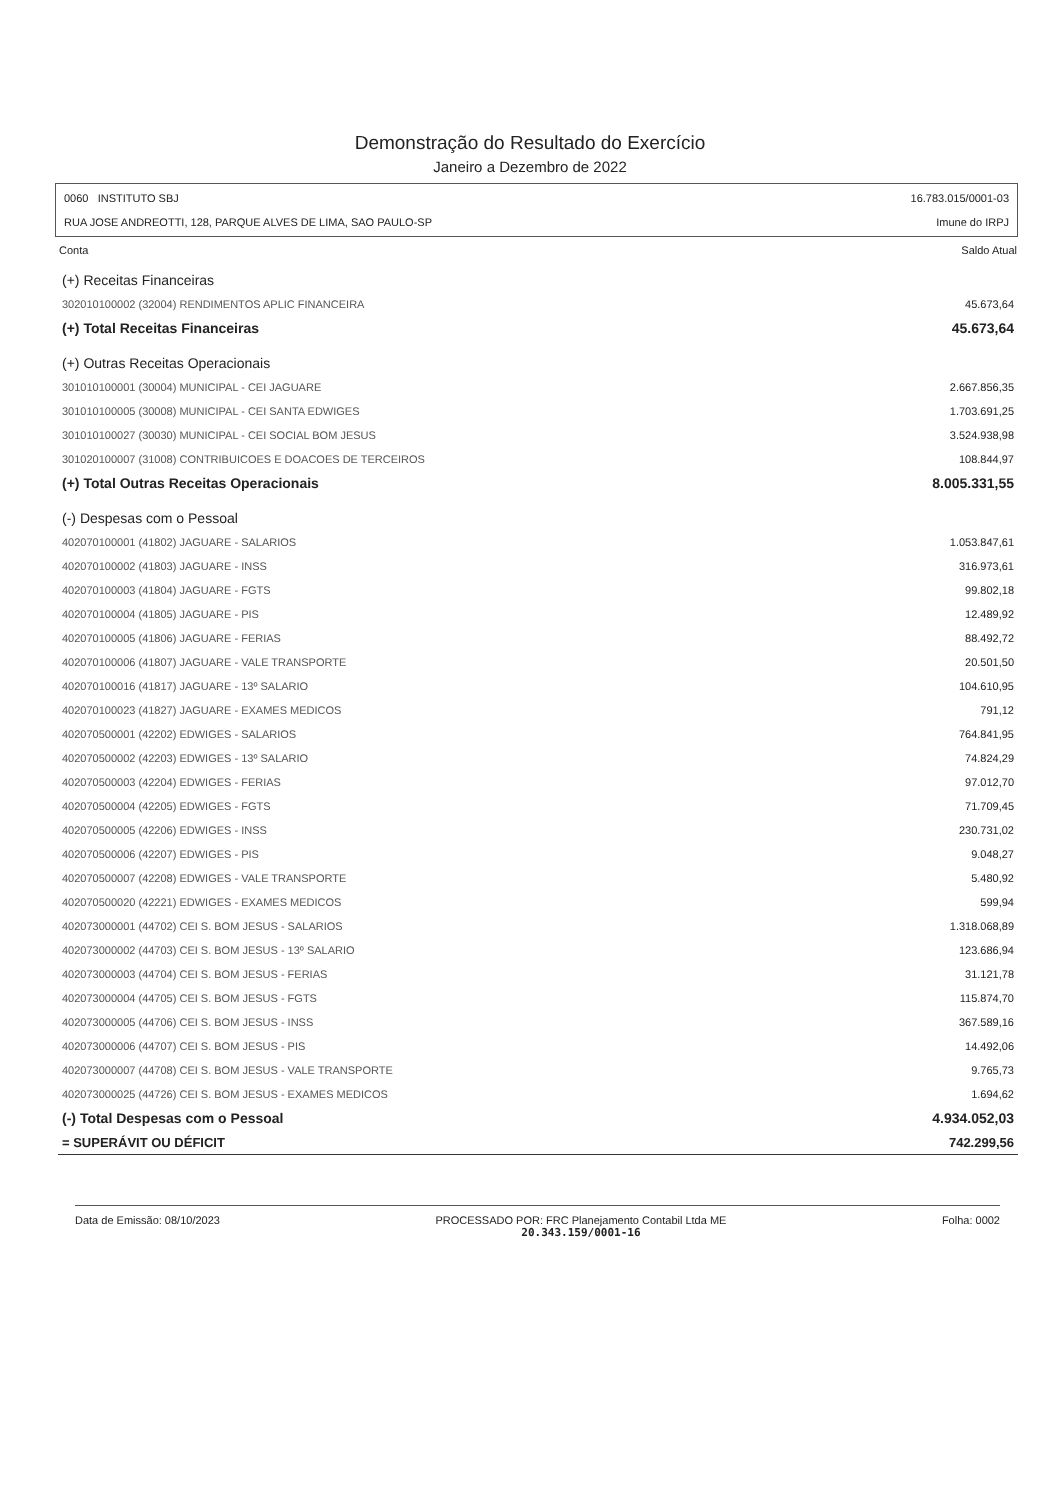Demonstração do Resultado do Exercício
Janeiro a Dezembro de 2022
0060 INSTITUTO SBJ
RUA JOSE ANDREOTTI, 128, PARQUE ALVES DE LIMA, SAO PAULO-SP
16.783.015/0001-03
Imune do IRPJ
| Conta | Saldo Atual |
| --- | --- |
| (+) Receitas Financeiras | |
| 302010100002 (32004) RENDIMENTOS APLIC FINANCEIRA | 45.673,64 |
| (+) Total Receitas Financeiras | 45.673,64 |
| (+) Outras Receitas Operacionais | |
| 301010100001 (30004) MUNICIPAL - CEI JAGUARE | 2.667.856,35 |
| 301010100005 (30008) MUNICIPAL - CEI SANTA EDWIGES | 1.703.691,25 |
| 301010100027 (30030) MUNICIPAL - CEI SOCIAL BOM JESUS | 3.524.938,98 |
| 301020100007 (31008) CONTRIBUICOES E DOACOES DE TERCEIROS | 108.844,97 |
| (+) Total Outras Receitas Operacionais | 8.005.331,55 |
| (-) Despesas com o Pessoal | |
| 402070100001 (41802) JAGUARE - SALARIOS | 1.053.847,61 |
| 402070100002 (41803) JAGUARE - INSS | 316.973,61 |
| 402070100003 (41804) JAGUARE - FGTS | 99.802,18 |
| 402070100004 (41805) JAGUARE - PIS | 12.489,92 |
| 402070100005 (41806) JAGUARE - FERIAS | 88.492,72 |
| 402070100006 (41807) JAGUARE - VALE TRANSPORTE | 20.501,50 |
| 402070100016 (41817) JAGUARE - 13º SALARIO | 104.610,95 |
| 402070100023 (41827) JAGUARE - EXAMES MEDICOS | 791,12 |
| 402070500001 (42202) EDWIGES - SALARIOS | 764.841,95 |
| 402070500002 (42203) EDWIGES - 13º SALARIO | 74.824,29 |
| 402070500003 (42204) EDWIGES - FERIAS | 97.012,70 |
| 402070500004 (42205) EDWIGES - FGTS | 71.709,45 |
| 402070500005 (42206) EDWIGES - INSS | 230.731,02 |
| 402070500006 (42207) EDWIGES - PIS | 9.048,27 |
| 402070500007 (42208) EDWIGES - VALE TRANSPORTE | 5.480,92 |
| 402070500020 (42221) EDWIGES - EXAMES MEDICOS | 599,94 |
| 402073000001 (44702) CEI S. BOM JESUS - SALARIOS | 1.318.068,89 |
| 402073000002 (44703) CEI S. BOM JESUS - 13º SALARIO | 123.686,94 |
| 402073000003 (44704) CEI S. BOM JESUS - FERIAS | 31.121,78 |
| 402073000004 (44705) CEI S. BOM JESUS - FGTS | 115.874,70 |
| 402073000005 (44706) CEI S. BOM JESUS - INSS | 367.589,16 |
| 402073000006 (44707) CEI S. BOM JESUS - PIS | 14.492,06 |
| 402073000007 (44708) CEI S. BOM JESUS - VALE TRANSPORTE | 9.765,73 |
| 402073000025 (44726) CEI S. BOM JESUS - EXAMES MEDICOS | 1.694,62 |
| (-) Total Despesas com o Pessoal | 4.934.052,03 |
| = SUPERÁVIT OU DÉFICIT | 742.299,56 |
Data de Emissão: 08/10/2023 PROCESSADO POR: FRC Planejamento Contabil Ltda ME
20.343.159/0001-16
Folha: 0002